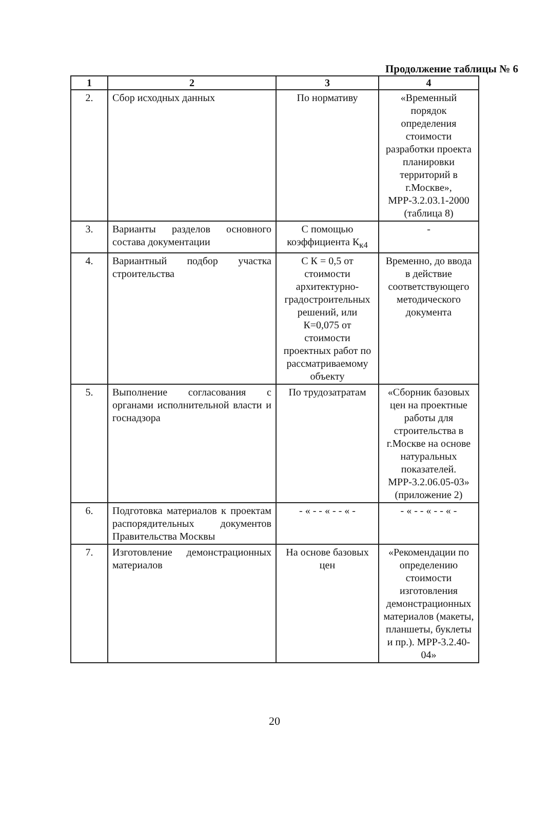Продолжение таблицы № 6
| 1 | 2 | 3 | 4 |
| --- | --- | --- | --- |
| 2. | Сбор исходных данных | По нормативу | «Временный порядок определения стоимости разработки проекта планировки территорий в г.Москве», МРР-3.2.03.1-2000 (таблица 8) |
| 3. | Варианты разделов основного состава документации | С помощью коэффициента К<sub>к4</sub> | - |
| 4. | Вариантный подбор участка строительства | С К = 0,5 от стоимости архитектурно-градостроительных решений, или К=0,075 от стоимости проектных работ по рассматриваемому объекту | Временно, до ввода в действие соответствующего методического документа |
| 5. | Выполнение согласования с органами исполнительной власти и госнадзора | По трудозатратам | «Сборник базовых цен на проектные работы для строительства в г.Москве на основе натуральных показателей. МРР-3.2.06.05-03» (приложение 2) |
| 6. | Подготовка материалов к проектам распорядительных документов Правительства Москвы | - « - - « - - « - | - « - - « - - « - |
| 7. | Изготовление демонстрационных материалов | На основе базовых цен | «Рекомендации по определению стоимости изготовления демонстрационных материалов (макеты, планшеты, буклеты и пр.). МРР-3.2.40-04» |
20